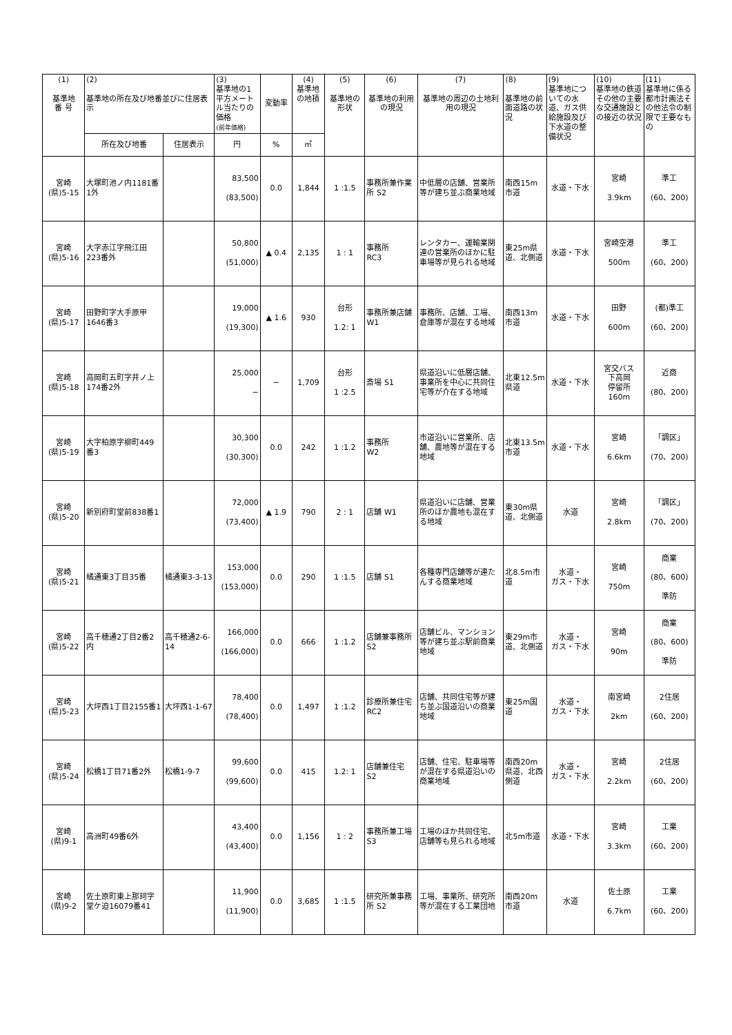| (1) 基準地 番 号 | (2) 基準地の所在及び地番並びに住居表示 | | (3) 基準地の1平方メートル当たりの価格 (前年価格) | 変動率 | (4) 基準地の地積 | (5) 基準地の形状 | (6) 基準地の利用の現況 | (7) 基準地の周辺の土地利用の現況 | (8) 基準地の前面道路の状況 | (9) 基準地についての水道、ガス供給施設及び下水道の整備状況 | (10) 基準地の鉄道その他の主要な交通施設との接近の状況 | (11) 基準地に係る都市計画法その他法令の制限で主要なもの |
| --- | --- | --- | --- | --- | --- | --- | --- | --- | --- | --- | --- | --- |
| | 所在及び地番 | 住居表示 | 円 | % | ㎡ | | | | | | | |
| 宮崎 (県)5-15 | 大塚町池ノ内1181番1外 | | 83,500 (83,500) | 0.0 | 1,844 | 1 :1.5 | 事務所兼作業所 S2 | 中低層の店舗、営業所等が建ち並ぶ商業地域 | 南西15m市道 | 水道・下水 | 宮崎 3.9km | 準工 (60、200) |
| 宮崎 (県)5-16 | 大字赤江字飛江田223番外 | | 50,800 (51,000) | ▲ 0.4 | 2,135 | 1 : 1 | 事務所 RC3 | レンタカー、運輸業関連の営業所のほかに駐車場等が見られる地域 | 東25m県道、北側道 | 水道・下水 | 宮崎空港 500m | 準工 (60、200) |
| 宮崎 (県)5-17 | 田野町字大手原甲1646番3 | | 19,000 (19,300) | ▲ 1.6 | 930 | 台形 1.2: 1 | 事務所兼店舗 W1 | 事務所、店舗、工場、倉庫等が混在する地域 | 南西13m市道 | 水道・下水 | 田野 600m | (都)準工 (60、200) |
| 宮崎 (県)5-18 | 高岡町五町字井ノ上174番2外 | | 25,000 − | − | 1,709 | 台形 1 :2.5 | 斎場 S1 | 県道沿いに低層店舗、事業所を中心に共同住宅等が介在する地域 | 北東12.5m県道 | 水道・下水 | 宮交バス 下高岡 停留所 160m | 近商 (80、200) |
| 宮崎 (県)5-19 | 大字柏原字柳町449番3 | | 30,300 (30,300) | 0.0 | 242 | 1 :1.2 | 事務所 W2 | 市道沿いに営業所、店舗、農地等が混在する地域 | 北東13.5m市道 | 水道・下水 | 宮崎 6.6km | 「調区」 (70、200) |
| 宮崎 (県)5-20 | 新別府町堂前838番1 | | 72,000 (73,400) | ▲ 1.9 | 790 | 2 : 1 | 店舗 W1 | 県道沿いに店舗、営業所のほか農地も混在する地域 | 東30m県道、北側道 | 水道 | 宮崎 2.8km | 「調区」 (70、200) |
| 宮崎 (県)5-21 | 橘通東3丁目35番 | 橘通東3-3-13 | 153,000 (153,000) | 0.0 | 290 | 1 :1.5 | 店舗 S1 | 各種専門店舗等が連たんする商業地域 | 北8.5m市道 | 水道・ ガス・下水 | 宮崎 750m | 商業 (80、600) 準防 |
| 宮崎 (県)5-22 | 高千穂通2丁目2番2内 | 高千穂通2-6-14 | 166,000 (166,000) | 0.0 | 666 | 1 :1.2 | 店舗兼事務所 S2 | 店舗ビル、マンション等が建ち並ぶ駅前商業地域 | 東29m市道、北側道 | 水道・ ガス・下水 | 宮崎 90m | 商業 (80、600) 準防 |
| 宮崎 (県)5-23 | 大坪西1丁目2155番1 | 大坪西1-1-67 | 78,400 (78,400) | 0.0 | 1,497 | 1 :1.2 | 診療所兼住宅 RC2 | 店舗、共同住宅等が建ち並ぶ国道沿いの商業地域 | 東25m国道 | 水道・ ガス・下水 | 南宮崎 2km | 2住居 (60、200) |
| 宮崎 (県)5-24 | 松橋1丁目71番2外 | 松橋1-9-7 | 99,600 (99,600) | 0.0 | 415 | 1.2: 1 | 店舗兼住宅 S2 | 店舗、住宅、駐車場等が混在する県道沿いの商業地域 | 南西20m県道、北西側道 | 水道・ ガス・下水 | 宮崎 2.2km | 2住居 (60、200) |
| 宮崎 (県)9-1 | 高洲町49番6外 | | 43,400 (43,400) | 0.0 | 1,156 | 1 : 2 | 事務所兼工場 S3 | 工場のほか共同住宅、店舗等も見られる地域 | 北5m市道 | 水道・下水 | 宮崎 3.3km | 工業 (60、200) |
| 宮崎 (県)9-2 | 佐土原町東上那珂字堂ケ迫16079番41 | | 11,900 (11,900) | 0.0 | 3,685 | 1 :1.5 | 研究所兼事務所 S2 | 工場、事業所、研究所等が混在する工業団地 | 南西20m市道 | 水道 | 佐土原 6.7km | 工業 (60、200) |